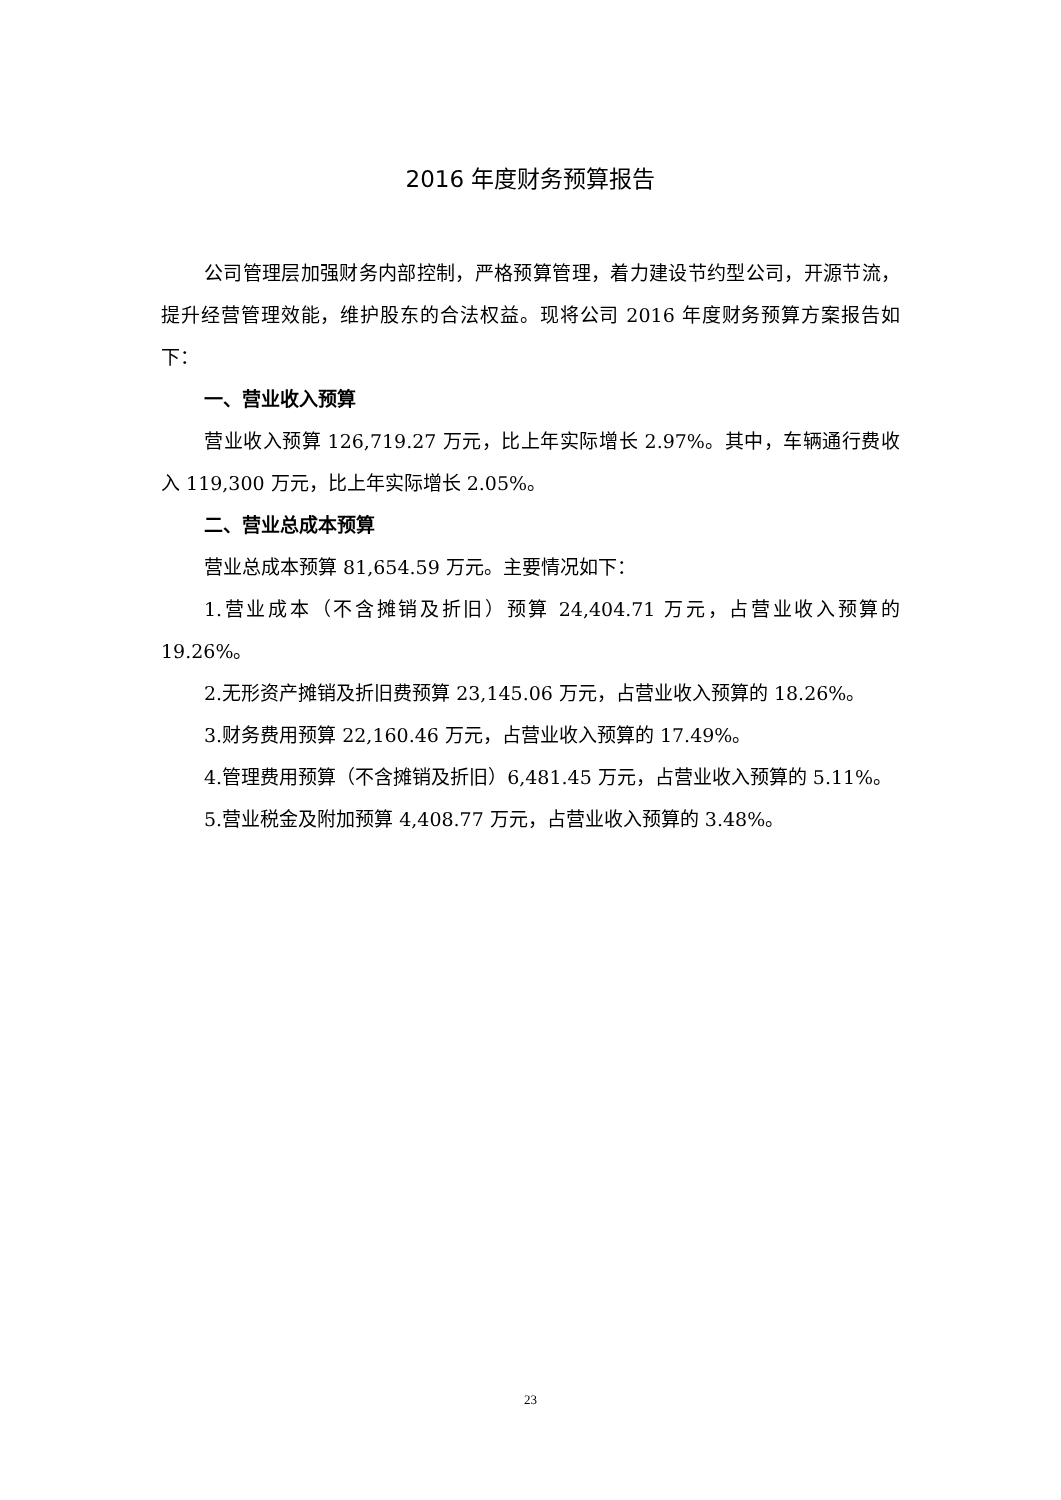2016 年度财务预算报告
公司管理层加强财务内部控制，严格预算管理，着力建设节约型公司，开源节流，提升经营管理效能，维护股东的合法权益。现将公司 2016 年度财务预算方案报告如下：
一、营业收入预算
营业收入预算 126,719.27 万元，比上年实际增长 2.97%。其中，车辆通行费收入 119,300 万元，比上年实际增长 2.05%。
二、营业总成本预算
营业总成本预算 81,654.59 万元。主要情况如下：
1.营业成本（不含摊销及折旧）预算 24,404.71 万元，占营业收入预算的 19.26%。
2.无形资产摊销及折旧费预算 23,145.06 万元，占营业收入预算的 18.26%。
3.财务费用预算 22,160.46 万元，占营业收入预算的 17.49%。
4.管理费用预算（不含摊销及折旧）6,481.45 万元，占营业收入预算的 5.11%。
5.营业税金及附加预算 4,408.77 万元，占营业收入预算的 3.48%。
23